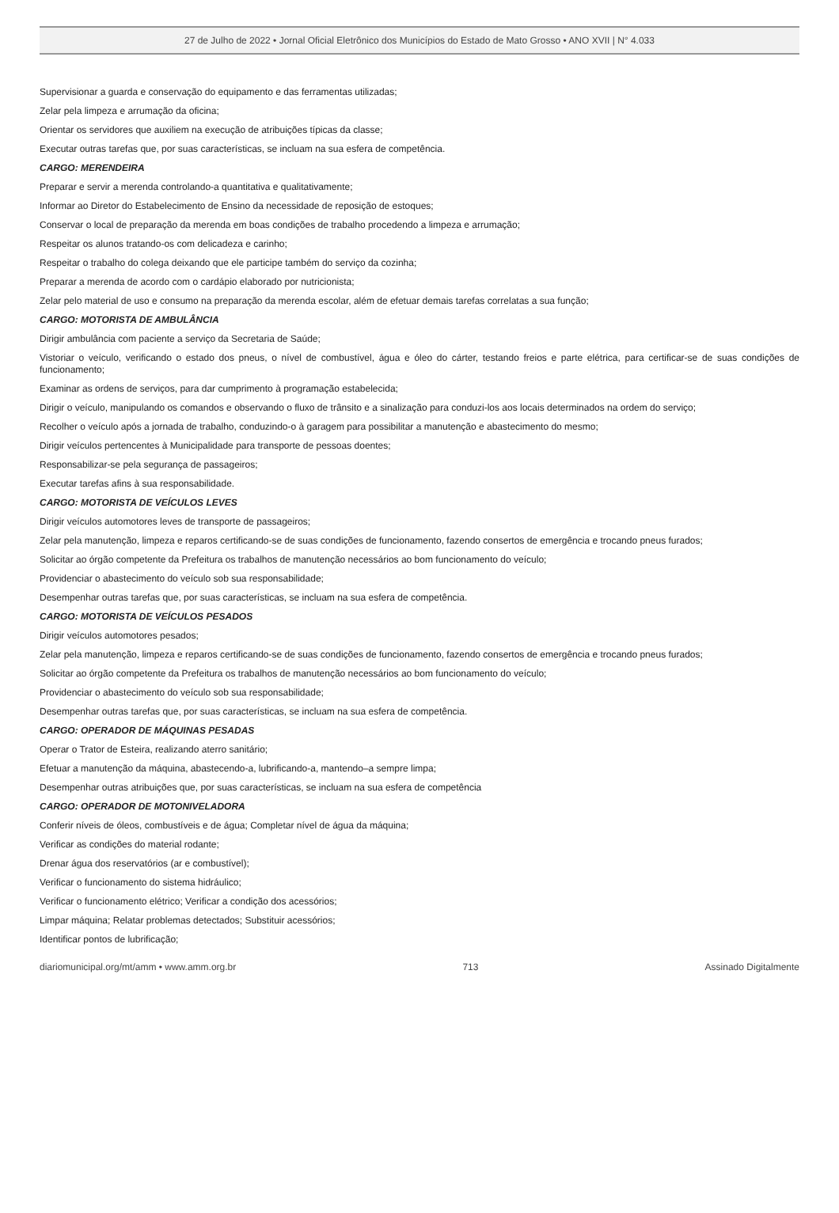27 de Julho de 2022 • Jornal Oficial Eletrônico dos Municípios do Estado de Mato Grosso • ANO XVII | N° 4.033
Supervisionar a guarda e conservação do equipamento e das ferramentas utilizadas;
Zelar pela limpeza e arrumação da oficina;
Orientar os servidores que auxiliem na execução de atribuições típicas da classe;
Executar outras tarefas que, por suas características, se incluam na sua esfera de competência.
CARGO: MERENDEIRA
Preparar e servir a merenda controlando-a quantitativa e qualitativamente;
Informar ao Diretor do Estabelecimento de Ensino da necessidade de reposição de estoques;
Conservar o local de preparação da merenda em boas condições de trabalho procedendo a limpeza e arrumação;
Respeitar os alunos tratando-os com delicadeza e carinho;
Respeitar o trabalho do colega deixando que ele participe também do serviço da cozinha;
Preparar a merenda de acordo com o cardápio elaborado por nutricionista;
Zelar pelo material de uso e consumo na preparação da merenda escolar, além de efetuar demais tarefas correlatas a sua função;
CARGO: MOTORISTA DE AMBULÂNCIA
Dirigir ambulância com paciente a serviço da Secretaria de Saúde;
Vistoriar o veículo, verificando o estado dos pneus, o nível de combustível, água e óleo do cárter, testando freios e parte elétrica, para certificar-se de suas condições de funcionamento;
Examinar as ordens de serviços, para dar cumprimento à programação estabelecida;
Dirigir o veículo, manipulando os comandos e observando o fluxo de trânsito e a sinalização para conduzi-los aos locais determinados na ordem do serviço;
Recolher o veículo após a jornada de trabalho, conduzindo-o à garagem para possibilitar a manutenção e abastecimento do mesmo;
Dirigir veículos pertencentes à Municipalidade para transporte de pessoas doentes;
Responsabilizar-se pela segurança de passageiros;
Executar tarefas afins à sua responsabilidade.
CARGO: MOTORISTA DE VEÍCULOS LEVES
Dirigir veículos automotores leves de transporte de passageiros;
Zelar pela manutenção, limpeza e reparos certificando-se de suas condições de funcionamento, fazendo consertos de emergência e trocando pneus furados;
Solicitar ao órgão competente da Prefeitura os trabalhos de manutenção necessários ao bom funcionamento do veículo;
Providenciar o abastecimento do veículo sob sua responsabilidade;
Desempenhar outras tarefas que, por suas características, se incluam na sua esfera de competência.
CARGO: MOTORISTA DE VEÍCULOS PESADOS
Dirigir veículos automotores pesados;
Zelar pela manutenção, limpeza e reparos certificando-se de suas condições de funcionamento, fazendo consertos de emergência e trocando pneus furados;
Solicitar ao órgão competente da Prefeitura os trabalhos de manutenção necessários ao bom funcionamento do veículo;
Providenciar o abastecimento do veículo sob sua responsabilidade;
Desempenhar outras tarefas que, por suas características, se incluam na sua esfera de competência.
CARGO: OPERADOR DE MÁQUINAS PESADAS
Operar o Trator de Esteira, realizando aterro sanitário;
Efetuar a manutenção da máquina, abastecendo-a, lubrificando-a, mantendo–a sempre limpa;
Desempenhar outras atribuições que, por suas características, se incluam na sua esfera de competência
CARGO: OPERADOR DE MOTONIVELADORA
Conferir níveis de óleos, combustíveis e de água; Completar nível de água da máquina;
Verificar as condições do material rodante;
Drenar água dos reservatórios (ar e combustível);
Verificar o funcionamento do sistema hidráulico;
Verificar o funcionamento elétrico; Verificar a condição dos acessórios;
Limpar máquina; Relatar problemas detectados; Substituir acessórios;
Identificar pontos de lubrificação;
diariomunicipal.org/mt/amm • www.amm.org.br 713 Assinado Digitalmente